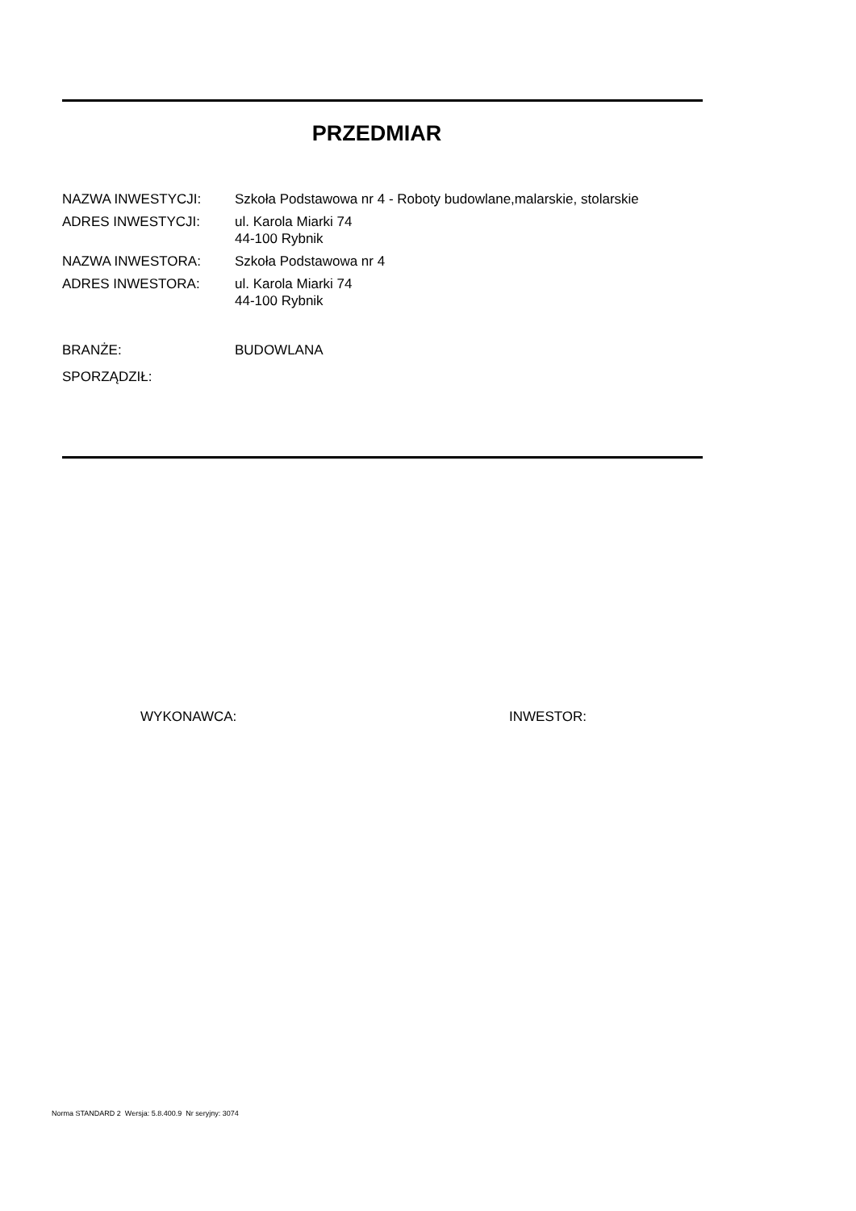PRZEDMIAR
NAZWA INWESTYCJI: Szkoła Podstawowa nr 4 - Roboty budowlane,malarskie, stolarskie
ADRES INWESTYCJI: ul. Karola Miarki 74
44-100 Rybnik
NAZWA INWESTORA: Szkoła Podstawowa nr 4
ADRES INWESTORA: ul. Karola Miarki 74
44-100 Rybnik
BRANŻE: BUDOWLANA
SPORZĄDZIŁ:
WYKONAWCA: INWESTOR:
Norma STANDARD 2 Wersja: 5.8.400.9 Nr seryjny: 3074